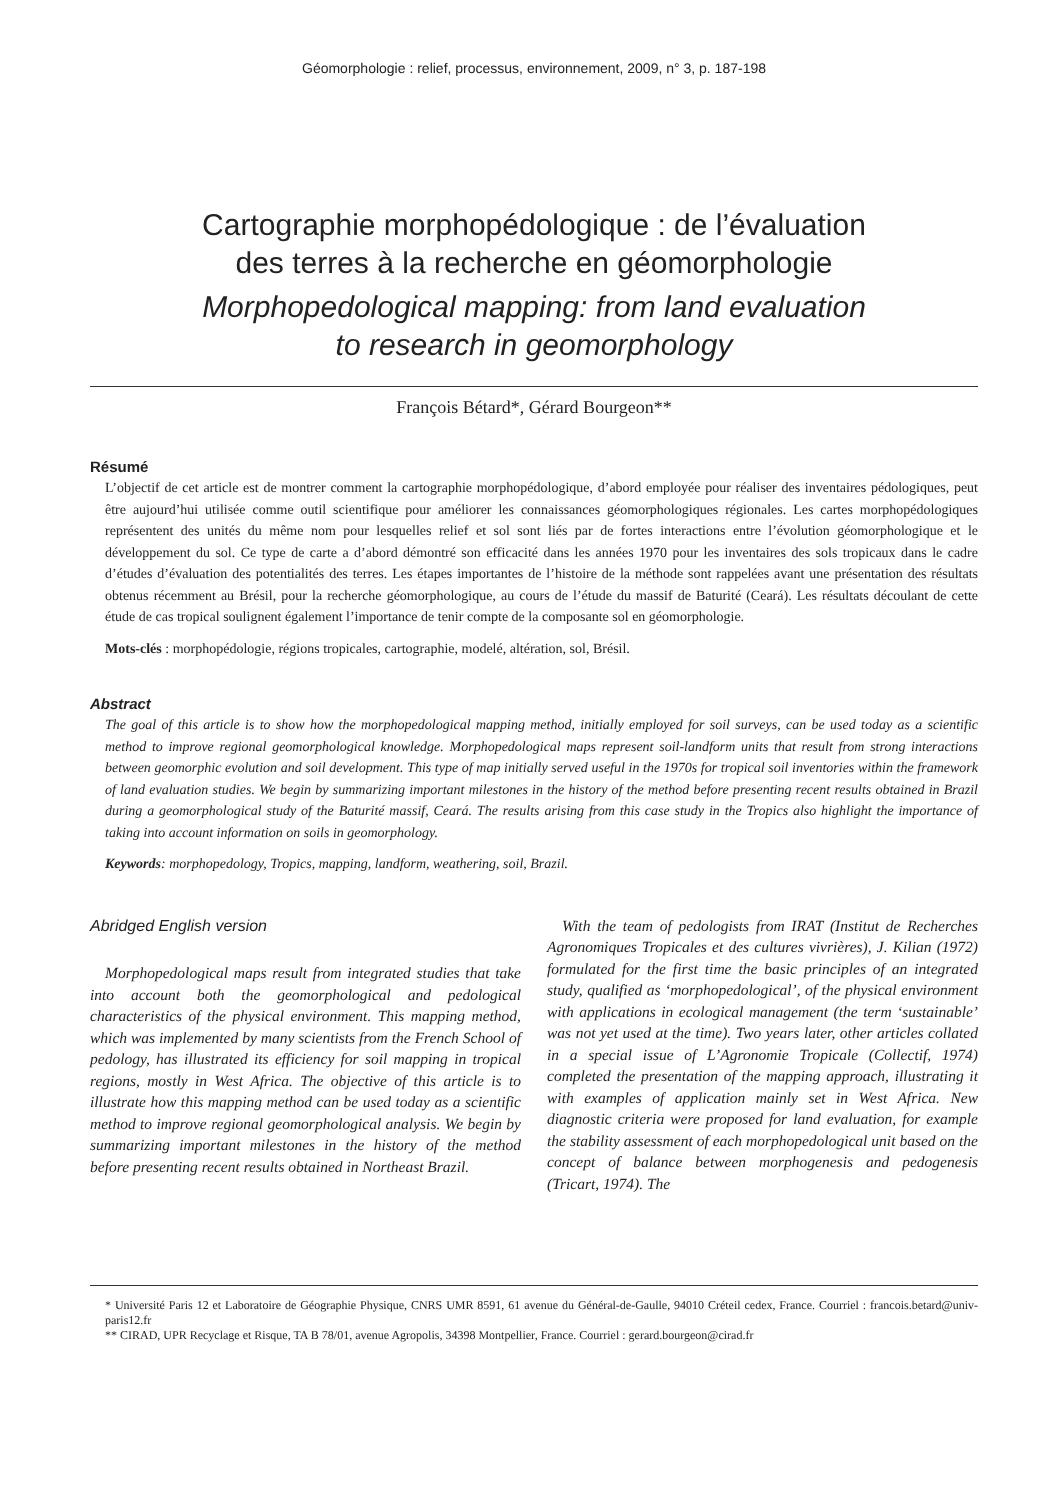Géomorphologie : relief, processus, environnement, 2009, n° 3, p. 187-198
Cartographie morphopédologique : de l’évaluation
des terres à la recherche en géomorphologie
Morphopedological mapping: from land evaluation
to research in geomorphology
François Bétard*, Gérard Bourgeon**
Résumé
L’objectif de cet article est de montrer comment la cartographie morphopédologique, d’abord employée pour réaliser des inventaires pédologiques, peut être aujourd’hui utilisée comme outil scientifique pour améliorer les connaissances géomorphologiques régionales. Les cartes morphopédologiques représentent des unités du même nom pour lesquelles relief et sol sont liés par de fortes interactions entre l’évolution géomorphologique et le développement du sol. Ce type de carte a d’abord démontré son efficacité dans les années 1970 pour les inventaires des sols tropicaux dans le cadre d’études d’évaluation des potentialités des terres. Les étapes importantes de l’histoire de la méthode sont rappelées avant une présentation des résultats obtenus récemment au Brésil, pour la recherche géomorphologique, au cours de l’étude du massif de Baturité (Ceará). Les résultats découlant de cette étude de cas tropical soulignent également l’importance de tenir compte de la composante sol en géomorphologie.
Mots-clés : morphopédologie, régions tropicales, cartographie, modelé, altération, sol, Brésil.
Abstract
The goal of this article is to show how the morphopedological mapping method, initially employed for soil surveys, can be used today as a scientific method to improve regional geomorphological knowledge. Morphopedological maps represent soil-landform units that result from strong interactions between geomorphic evolution and soil development. This type of map initially served useful in the 1970s for tropical soil inventories within the framework of land evaluation studies. We begin by summarizing important milestones in the history of the method before presenting recent results obtained in Brazil during a geomorphological study of the Baturité massif, Ceará. The results arising from this case study in the Tropics also highlight the importance of taking into account information on soils in geomorphology.
Keywords: morphopedology, Tropics, mapping, landform, weathering, soil, Brazil.
Abridged English version
Morphopedological maps result from integrated studies that take into account both the geomorphological and pedological characteristics of the physical environment. This mapping method, which was implemented by many scientists from the French School of pedology, has illustrated its efficiency for soil mapping in tropical regions, mostly in West Africa. The objective of this article is to illustrate how this mapping method can be used today as a scientific method to improve regional geomorphological analysis. We begin by summarizing important milestones in the history of the method before presenting recent results obtained in Northeast Brazil.
With the team of pedologists from IRAT (Institut de Recherches Agronomiques Tropicales et des cultures vivrières), J. Kilian (1972) formulated for the first time the basic principles of an integrated study, qualified as ‘morphopedological’, of the physical environment with applications in ecological management (the term ‘sustainable’ was not yet used at the time). Two years later, other articles collated in a special issue of L’Agronomie Tropicale (Collectif, 1974) completed the presentation of the mapping approach, illustrating it with examples of application mainly set in West Africa. New diagnostic criteria were proposed for land evaluation, for example the stability assessment of each morphopedological unit based on the concept of balance between morphogenesis and pedogenesis (Tricart, 1974). The
* Université Paris 12 et Laboratoire de Géographie Physique, CNRS UMR 8591, 61 avenue du Général-de-Gaulle, 94010 Créteil cedex, France. Courriel : francois.betard@univ-paris12.fr
** CIRAD, UPR Recyclage et Risque, TA B 78/01, avenue Agropolis, 34398 Montpellier, France. Courriel : gerard.bourgeon@cirad.fr